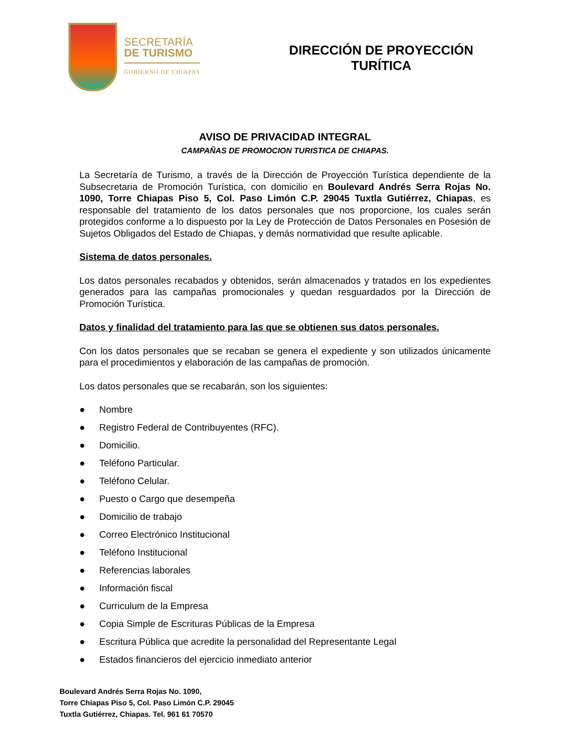SECRETARÍA
DE TURISMO
GOBIERNO DE CHIAPAS
DIRECCIÓN DE PROYECCIÓN
TURÍTICA
AVISO DE PRIVACIDAD INTEGRAL
CAMPAÑAS DE PROMOCION TURISTICA DE CHIAPAS.
La Secretaría de Turismo, a través de la Dirección de Proyección Turística dependiente de la Subsecretaria de Promoción Turística, con domicilio en Boulevard Andrés Serra Rojas No. 1090, Torre Chiapas Piso 5, Col. Paso Limón C.P. 29045 Tuxtla Gutiérrez, Chiapas, es responsable del tratamiento de los datos personales que nos proporcione, los cuales serán protegidos conforme a lo dispuesto por la Ley de Protección de Datos Personales en Posesión de Sujetos Obligados del Estado de Chiapas, y demás normatividad que resulte aplicable.
Sistema de datos personales.
Los datos personales recabados y obtenidos, serán almacenados y tratados en los expedientes generados para las campañas promocionales y quedan resguardados por la Dirección de Promoción Turística.
Datos y finalidad del tratamiento para las que se obtienen sus datos personales.
Con los datos personales que se recaban se genera el expediente y son utilizados únicamente para el procedimientos y elaboración de las campañas de promoción.
Los datos personales que se recabarán, son los siguientes:
● Nombre
● Registro Federal de Contribuyentes (RFC).
● Domicilio.
● Teléfono Particular.
● Teléfono Celular.
● Puesto o Cargo que desempeña
● Domicilio de trabajo
● Correo Electrónico Institucional
● Teléfono Institucional
● Referencias laborales
● Información fiscal
● Curriculum de la Empresa
● Copia Simple de Escrituras Públicas de la Empresa
● Escritura Pública que acredite la personalidad del Representante Legal
● Estados financieros del ejercicio inmediato anterior
Boulevard Andrés Serra Rojas No. 1090,
Torre Chiapas Piso 5, Col. Paso Limón C.P. 29045
Tuxtla Gutiérrez, Chiapas. Tel. 961 61 70570